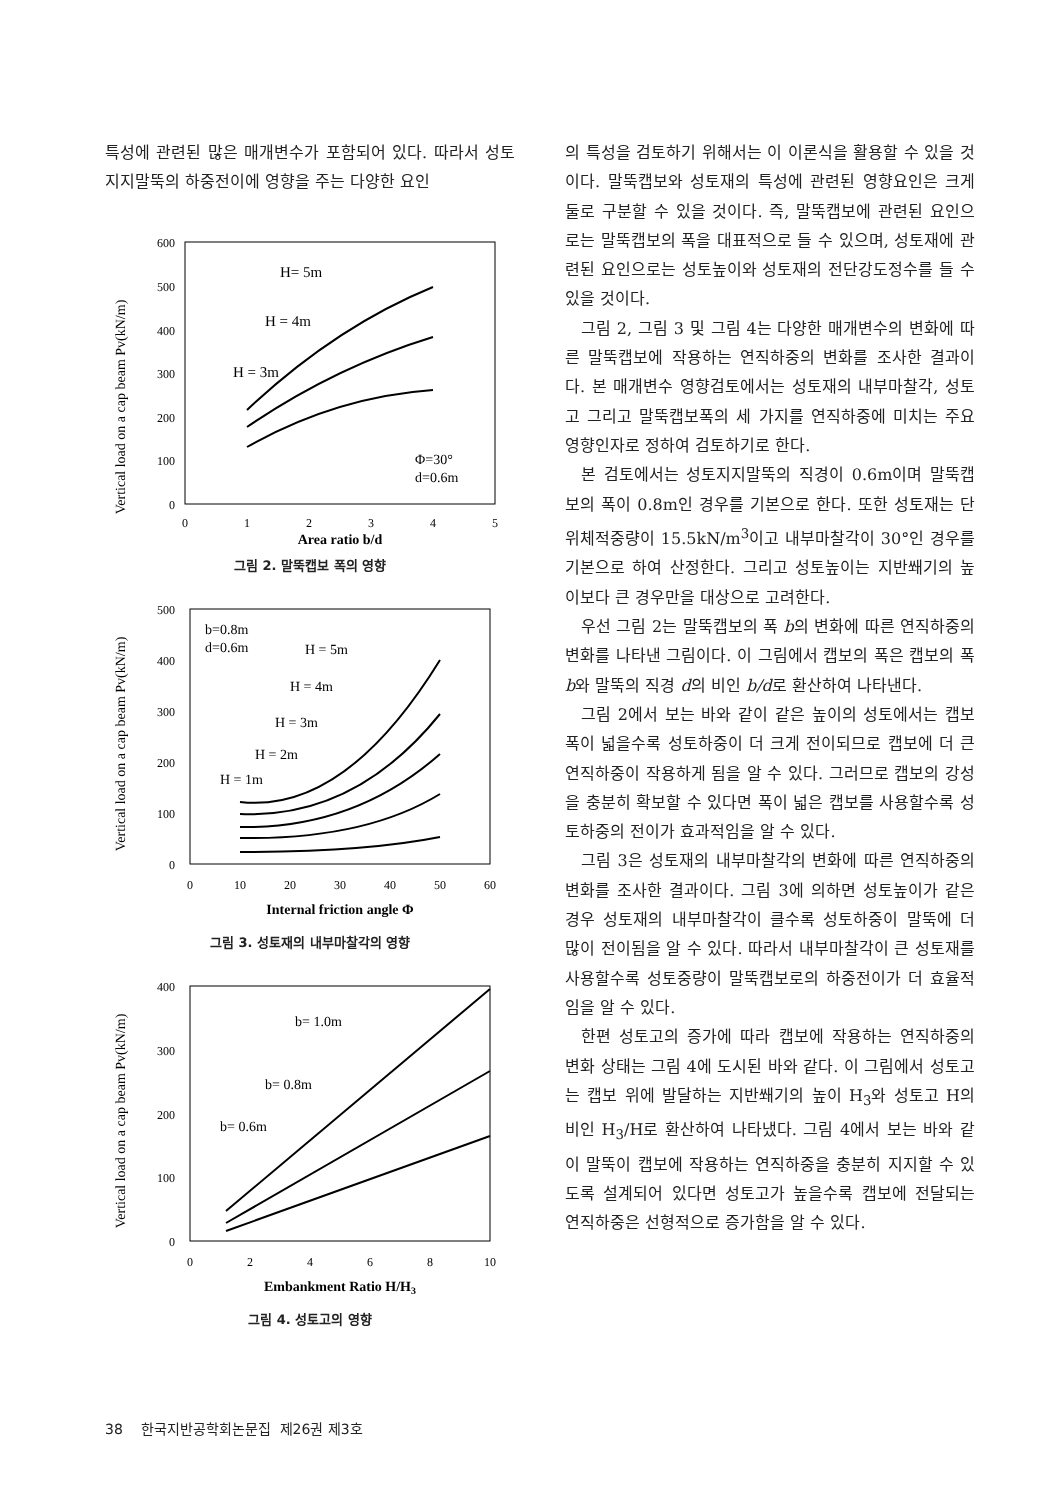특성에 관련된 많은 매개변수가 포함되어 있다. 따라서 성토지지말뚝의 하중전이에 영향을 주는 다양한 요인
Vertical load on a cap beam Pv(kN/m)
600
500
400
300
200
100
0
0
1
2
3
4
5
H= 5m
H = 4m
H = 3m
Φ=30°
d=0.6m
Area ratio b/d
그림 2. 말뚝캡보 폭의 영향
Vertical load on a cap beam Pv(kN/m)
500
400
300
200
100
0
0
10
20
30
40
50
60
b=0.8m
d=0.6m
H = 5m
H = 4m
H = 3m
H = 2m
H = 1m
Internal friction angle Φ
그림 3. 성토재의 내부마찰각의 영향
Vertical load on a cap beam Pv(kN/m)
400
300
200
100
0
0
2
4
6
8
10
b= 1.0m
b= 0.8m
b= 0.6m
Embankment Ratio H/H3
그림 4. 성토고의 영향
의 특성을 검토하기 위해서는 이 이론식을 활용할 수 있을 것이다. 말뚝캡보와 성토재의 특성에 관련된 영향요인은 크게 둘로 구분할 수 있을 것이다. 즉, 말뚝캡보에 관련된 요인으로는 말뚝캡보의 폭을 대표적으로 들 수 있으며, 성토재에 관련된 요인으로는 성토높이와 성토재의 전단강도정수를 들 수 있을 것이다.
그림 2, 그림 3 및 그림 4는 다양한 매개변수의 변화에 따른 말뚝캡보에 작용하는 연직하중의 변화를 조사한 결과이다. 본 매개변수 영향검토에서는 성토재의 내부마찰각, 성토고 그리고 말뚝캡보폭의 세 가지를 연직하중에 미치는 주요 영향인자로 정하여 검토하기로 한다.
본 검토에서는 성토지지말뚝의 직경이 0.6m이며 말뚝캡보의 폭이 0.8m인 경우를 기본으로 한다. 또한 성토재는 단위체적중량이 15.5kN/m<sup>3</sup>이고 내부마찰각이 30°인 경우를 기본으로 하여 산정한다. 그리고 성토높이는 지반쐐기의 높이보다 큰 경우만을 대상으로 고려한다.
우선 그림 2는 말뚝캡보의 폭 b의 변화에 따른 연직하중의 변화를 나타낸 그림이다. 이 그림에서 캡보의 폭은 캡보의 폭 b와 말뚝의 직경 d의 비인 b/d로 환산하여 나타낸다.
그림 2에서 보는 바와 같이 같은 높이의 성토에서는 캡보폭이 넓을수록 성토하중이 더 크게 전이되므로 캡보에 더 큰 연직하중이 작용하게 됨을 알 수 있다. 그러므로 캡보의 강성을 충분히 확보할 수 있다면 폭이 넓은 캡보를 사용할수록 성토하중의 전이가 효과적임을 알 수 있다.
그림 3은 성토재의 내부마찰각의 변화에 따른 연직하중의 변화를 조사한 결과이다. 그림 3에 의하면 성토높이가 같은 경우 성토재의 내부마찰각이 클수록 성토하중이 말뚝에 더 많이 전이됨을 알 수 있다. 따라서 내부마찰각이 큰 성토재를 사용할수록 성토중량이 말뚝캡보로의 하중전이가 더 효율적임을 알 수 있다.
한편 성토고의 증가에 따라 캡보에 작용하는 연직하중의 변화 상태는 그림 4에 도시된 바와 같다. 이 그림에서 성토고는 캡보 위에 발달하는 지반쐐기의 높이 H<sub>3</sub>와 성토고 H의 비인 H<sub>3</sub>/H로 환산하여 나타냈다. 그림 4에서 보는 바와 같이 말뚝이 캡보에 작용하는 연직하중을 충분히 지지할 수 있도록 설계되어 있다면 성토고가 높을수록 캡보에 전달되는 연직하중은 선형적으로 증가함을 알 수 있다.
38 한국지반공학회논문집 제26권 제3호